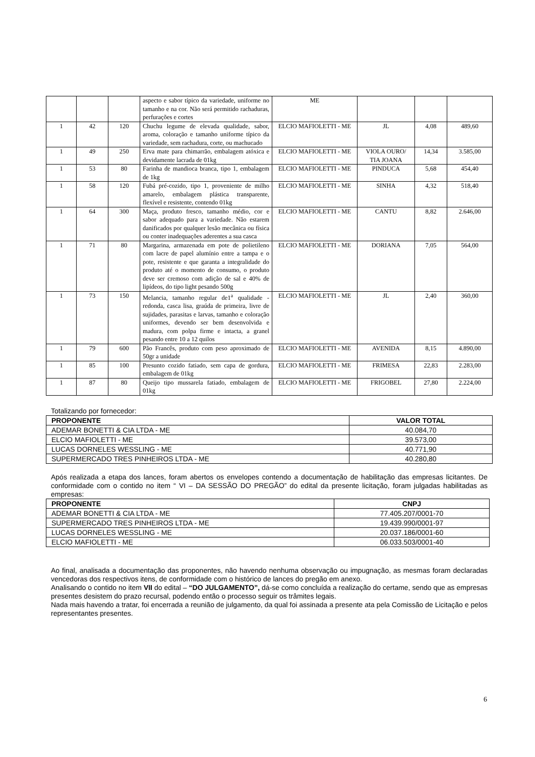| | | | aspecto e sabor típico da variedade, uniforme no tamanho e na cor. Não será permitido rachaduras, perfurações e cortes | ME | | | |
| 1 | 42 | 120 | Chuchu legume de elevada qualidade, sabor, aroma, coloração e tamanho uniforme típico da variedade, sem rachadura, corte, ou machucado | ELCIO MAFIOLETTI - ME | JL | 4,08 | 489,60 |
| 1 | 49 | 250 | Erva mate para chimarrão, embalagem atóxica e devidamente lacrada de 01kg | ELCIO MAFIOLETTI - ME | VIOLA OURO/ TIA JOANA | 14,34 | 3.585,00 |
| 1 | 53 | 80 | Farinha de mandioca branca, tipo 1, embalagem de 1kg | ELCIO MAFIOLETTI - ME | PINDUCA | 5,68 | 454,40 |
| 1 | 58 | 120 | Fubá pré-cozido, tipo 1, proveniente de milho amarelo, embalagem plástica transparente, flexível e resistente, contendo 01kg | ELCIO MAFIOLETTI - ME | SINHA | 4,32 | 518,40 |
| 1 | 64 | 300 | Maça, produto fresco, tamanho médio, cor e sabor adequado para a variedade. Não estarem danificados por qualquer lesão mecânica ou física ou conter inadequações aderentes a sua casca | ELCIO MAFIOLETTI - ME | CANTU | 8,82 | 2.646,00 |
| 1 | 71 | 80 | Margarina, armazenada em pote de polietileno com lacre de papel alumínio entre a tampa e o pote, resistente e que garanta a integralidade do produto até o momento de consumo, o produto deve ser cremoso com adição de sal e 40% de lipídeos, do tipo light pesando 500g | ELCIO MAFIOLETTI - ME | DORIANA | 7,05 | 564,00 |
| 1 | 73 | 150 | Melancia, tamanho regular de1<sup>a</sup> qualidade - redonda, casca lisa, graúda de primeira, livre de sujidades, parasitas e larvas, tamanho e coloração uniformes, devendo ser bem desenvolvida e madura, com polpa firme e intacta, a granel pesando entre 10 a 12 quilos | ELCIO MAFIOLETTI - ME | JL | 2,40 | 360,00 |
| 1 | 79 | 600 | Pão Francês, produto com peso aproximado de 50gr a unidade | ELCIO MAFIOLETTI - ME | AVENIDA | 8,15 | 4.890,00 |
| 1 | 85 | 100 | Presunto cozido fatiado, sem capa de gordura, embalagem de 01kg | ELCIO MAFIOLETTI - ME | FRIMESA | 22,83 | 2.283,00 |
| 1 | 87 | 80 | Queijo tipo mussarela fatiado, embalagem de 01kg | ELCIO MAFIOLETTI - ME | FRIGOBEL | 27,80 | 2.224,00 |
Totalizando por fornecedor:
| PROPONENTE | VALOR TOTAL |
| --- | --- |
| ADEMAR BONETTI & CIA LTDA - ME | 40.084,70 |
| ELCIO MAFIOLETTI - ME | 39.573,00 |
| LUCAS DORNELES WESSLING - ME | 40.771,90 |
| SUPERMERCADO TRES PINHEIROS LTDA - ME | 40.280,80 |
Após realizada a etapa dos lances, foram abertos os envelopes contendo a documentação de habilitação das empresas licitantes. De conformidade com o contido no item “ VI – DA SESSÃO DO PREGÃO” do edital da presente licitação, foram julgadas habilitadas as empresas:
| PROPONENTE | CNPJ |
| --- | --- |
| ADEMAR BONETTI & CIA LTDA - ME | 77.405.207/0001-70 |
| SUPERMERCADO TRES PINHEIROS LTDA - ME | 19.439.990/0001-97 |
| LUCAS DORNELES WESSLING - ME | 20.037.186/0001-60 |
| ELCIO MAFIOLETTI - ME | 06.033.503/0001-40 |
Ao final, analisada a documentação das proponentes, não havendo nenhuma observação ou impugnação, as mesmas foram declaradas vencedoras dos respectivos itens, de conformidade com o histórico de lances do pregão em anexo.
Analisando o contido no item VII do edital – “DO JULGAMENTO”, dá-se como concluída a realização do certame, sendo que as empresas presentes desistem do prazo recursal, podendo então o processo seguir os trâmites legais.
Nada mais havendo a tratar, foi encerrada a reunião de julgamento, da qual foi assinada a presente ata pela Comissão de Licitação e pelos representantes presentes.
6